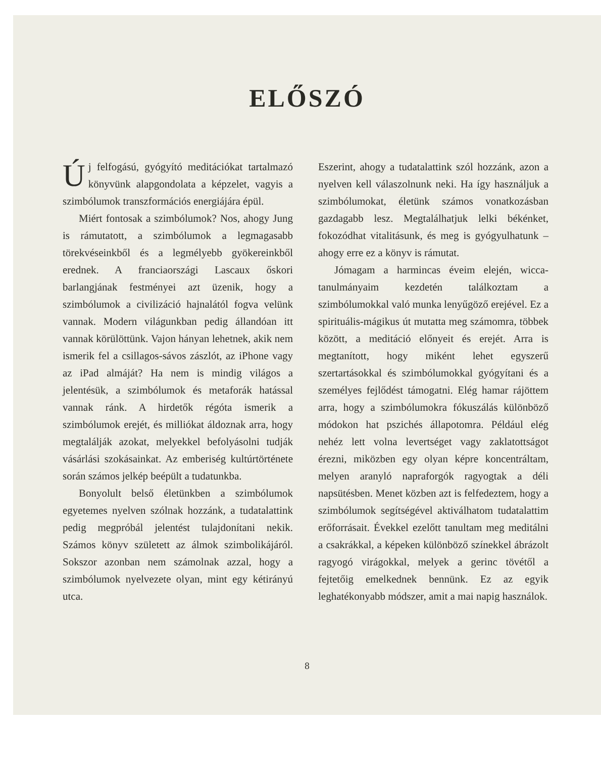ELŐSZÓ
Új felfogású, gyógyító meditációkat tartalmazó könyvünk alapgondolata a képzelet, vagyis a szimbólumok transzformációs energiájára épül.
Miért fontosak a szimbólumok? Nos, ahogy Jung is rámutatott, a szimbólumok a legmagasabb törekvéseinkből és a legmélyebb gyökereinkből erednek. A franciaországi Lascaux őskori barlangjának festményei azt üzenik, hogy a szimbólumok a civilizáció hajnalától fogva velünk vannak. Modern világunkban pedig állandóan itt vannak körülöttünk. Vajon hányan lehetnek, akik nem ismerik fel a csillagos-sávos zászlót, az iPhone vagy az iPad almáját? Ha nem is mindig világos a jelentésük, a szimbólumok és metaforák hatással vannak ránk. A hirdetők régóta ismerik a szimbólumok erejét, és milliókat áldoznak arra, hogy megtalálják azokat, melyekkel befolyásolni tudják vásárlási szokásainkat. Az emberiség kultúrtörténete során számos jelkép beépült a tudatunkba.
Bonyolult belső életünkben a szimbólumok egyetemes nyelven szólnak hozzánk, a tudatalattink pedig megpróbál jelentést tulajdonítani nekik. Számos könyv született az álmok szimbolikájáról. Sokszor azonban nem számolnak azzal, hogy a szimbólumok nyelvezete olyan, mint egy kétirányú utca.
Eszerint, ahogy a tudatalattink szól hozzánk, azon a nyelven kell válaszolnunk neki. Ha így használjuk a szimbólumokat, életünk számos vonatkozásban gazdagabb lesz. Megtalálhatjuk lelki békénket, fokozódhat vitalitásunk, és meg is gyógyulhatunk – ahogy erre ez a könyv is rámutat.
Jómagam a harmincas éveim elején, wicca-tanulmányaim kezdetén találkoztam a szimbólumokkal való munka lenyűgöző erejével. Ez a spirituális-mágikus út mutatta meg számomra, többek között, a meditáció előnyeit és erejét. Arra is megtanított, hogy miként lehet egyszerű szertartásokkal és szimbólumokkal gyógyítani és a személyes fejlődést támogatni. Elég hamar rájöttem arra, hogy a szimbólumokra fókuszálás különböző módokon hat pszichés állapotomra. Például elég nehéz lett volna levertséget vagy zaklatottságot érezni, miközben egy olyan képre koncentráltam, melyen aranyló napraforgók ragyogtak a déli napsütésben. Menet közben azt is felfedeztem, hogy a szimbólumok segítségével aktiválhatom tudatalattim erőforrásait. Évekkel ezelőtt tanultam meg meditálni a csakrákkal, a képeken különböző színekkel ábrázolt ragyogó virágokkal, melyek a gerinc tövétől a fejtetőig emelkednek bennünk. Ez az egyik leghatékonyabb módszer, amit a mai napig használok.
8